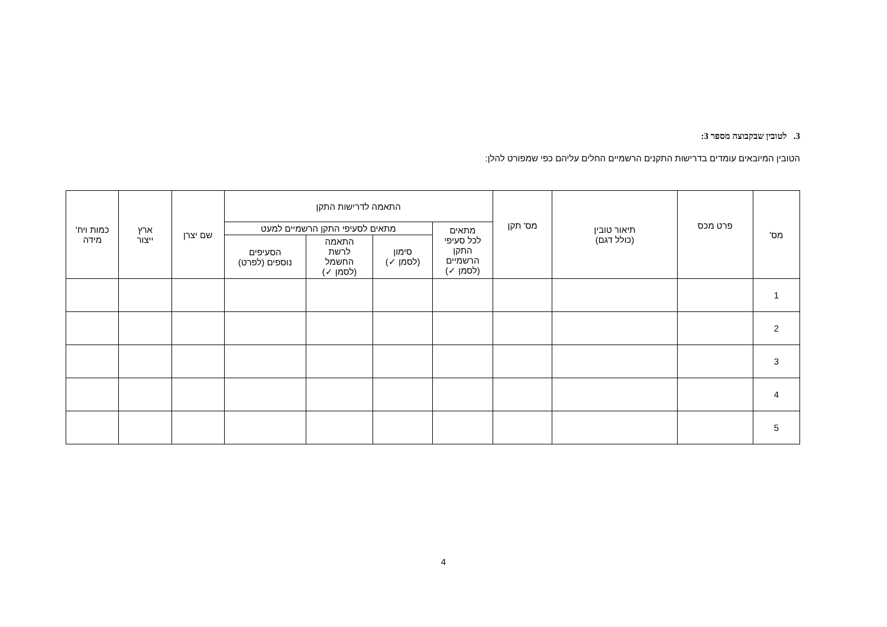3. לטובין שבקבוצה מספר 3:
הטובין המיובאים עומדים בדרישות התקנים הרשמיים החלים עליהם כפי שמפורט להלן:
| מס' | פרט מכס | תיאור טובין (כולל דגם) | מס' תקן | התאמה לדרישות התקן | | | | שם יצרן | ארץ ייצור | כמות ויח' מידה |
| --- | --- | --- | --- | --- | --- | --- | --- | --- | --- | --- |
| | | | | מתאים לכל סעיפי התקן הרשמיים (לסמן ✓) | מתאים לסעיפי התקן הרשמיים למעט | | | | | |
| | | | | | סימון (לסמן ✓) | התאמה לרשת החשמל (לסמן ✓) | הסעיפים נוספים (לפרט) | | | |
| 1 | | | | | | | | | | |
| 2 | | | | | | | | | | |
| 3 | | | | | | | | | | |
| 4 | | | | | | | | | | |
| 5 | | | | | | | | | | |
4